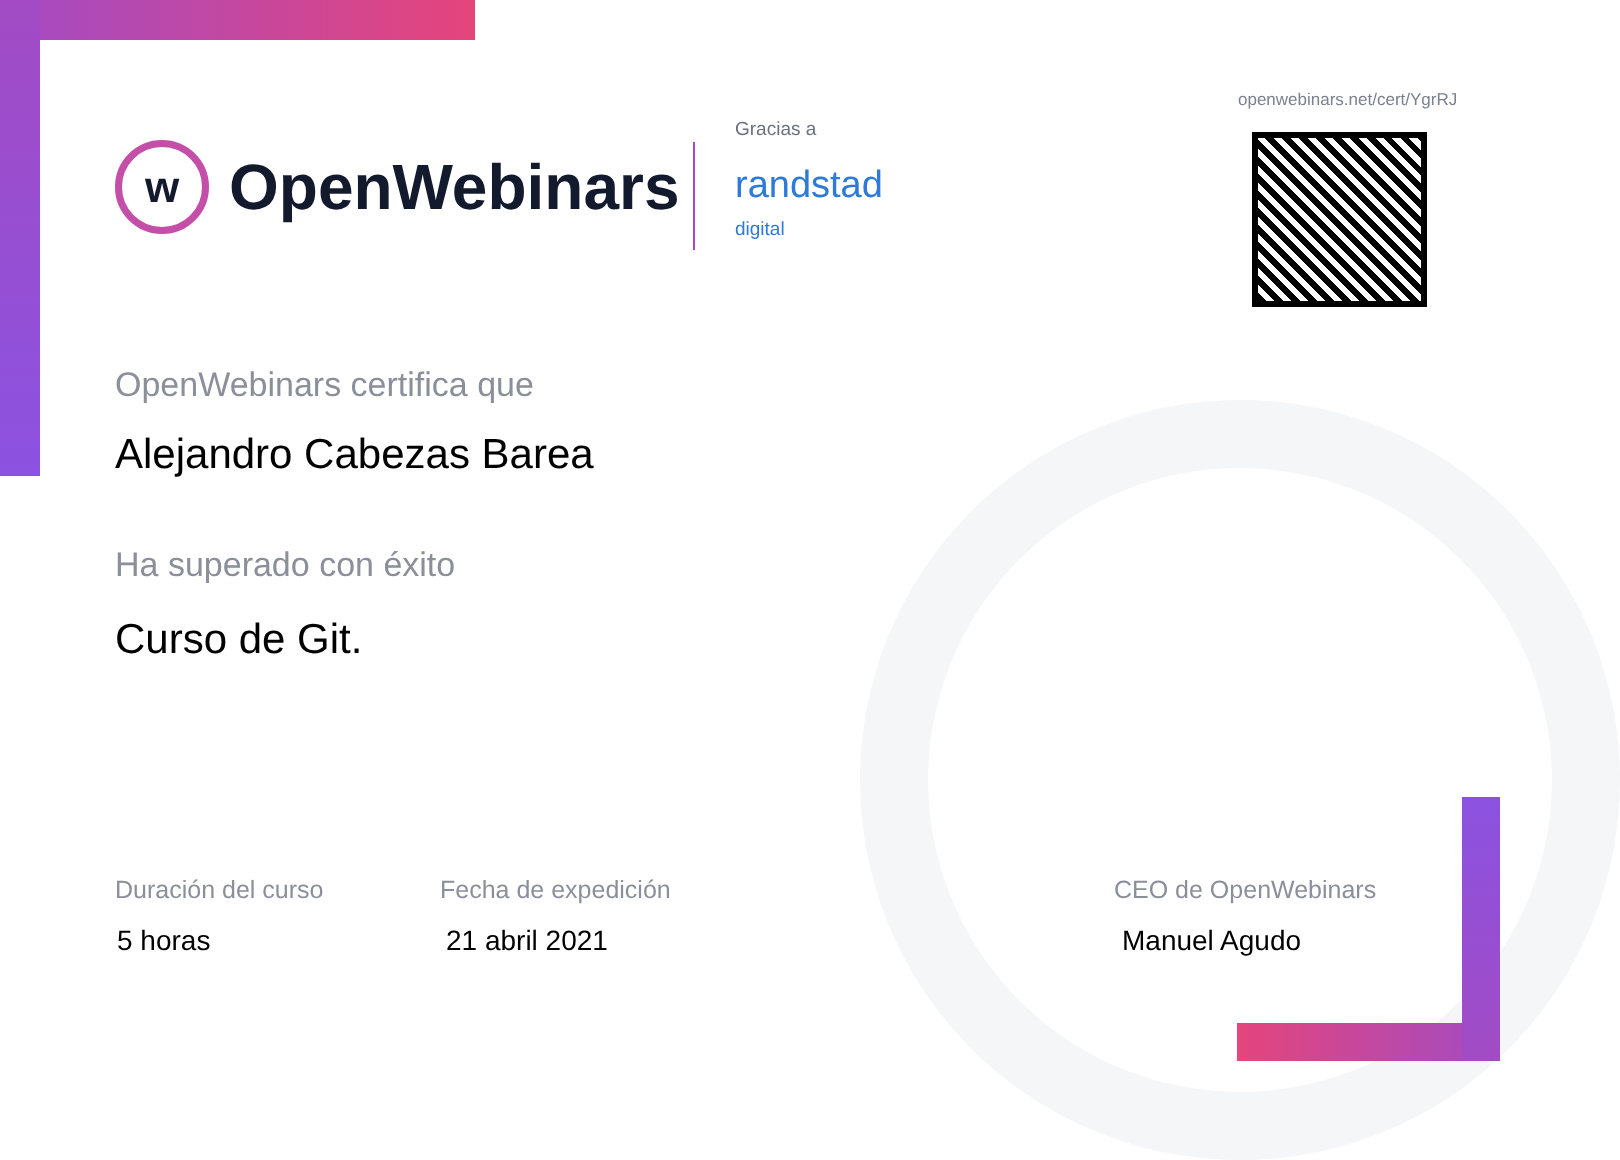w
OpenWebinars
Gracias a
randstad
digital
openwebinars.net/cert/YgrRJ
OpenWebinars certifica que
Alejandro Cabezas Barea
Ha superado con éxito
Curso de Git.
Duración del curso
5 horas
Fecha de expedición
21 abril 2021
CEO de OpenWebinars
Manuel Agudo